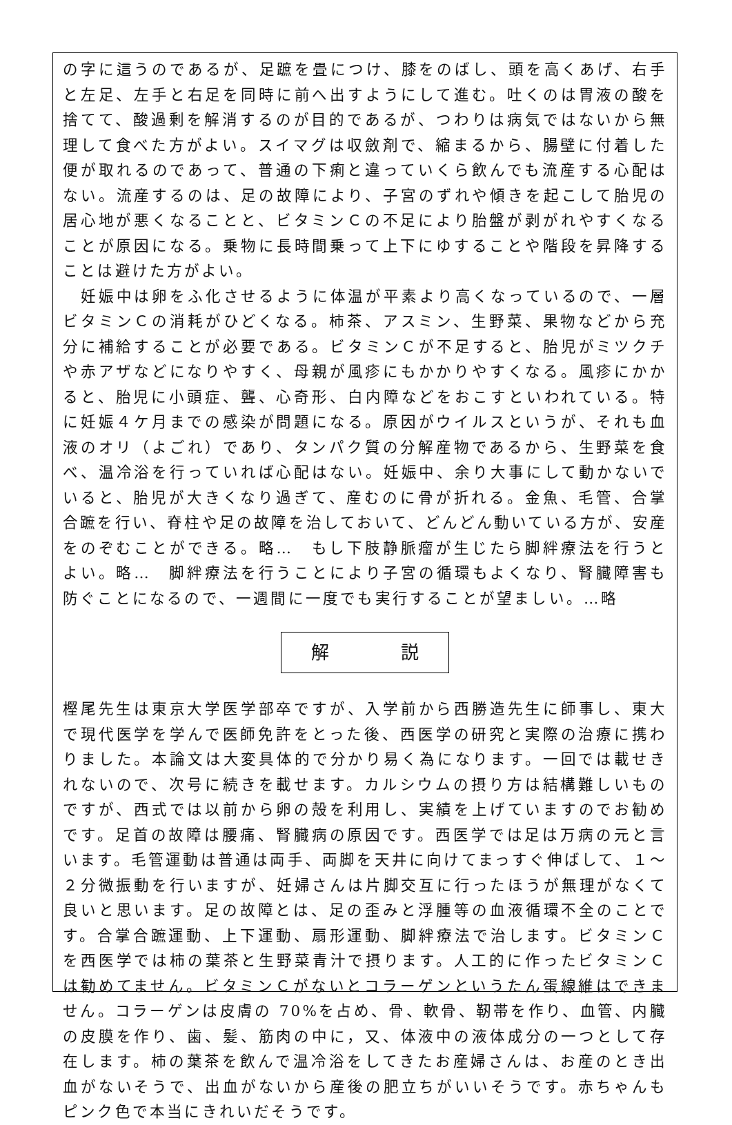の字に這うのであるが、足蹠を畳につけ、膝をのばし、頭を高くあげ、右手と左足、左手と右足を同時に前へ出すようにして進む。吐くのは胃液の酸を捨てて、酸過剰を解消するのが目的であるが、つわりは病気ではないから無理して食べた方がよい。スイマグは収斂剤で、縮まるから、腸壁に付着した便が取れるのであって、普通の下痢と違っていくら飲んでも流産する心配はない。流産するのは、足の故障により、子宮のずれや傾きを起こして胎児の居心地が悪くなることと、ビタミンＣの不足により胎盤が剥がれやすくなることが原因になる。乗物に長時間乗って上下にゆすることや階段を昇降することは避けた方がよい。
　妊娠中は卵をふ化させるように体温が平素より高くなっているので、一層ビタミンＣの消耗がひどくなる。柿茶、アスミン、生野菜、果物などから充分に補給することが必要である。ビタミンＣが不足すると、胎児がミツクチや赤アザなどになりやすく、母親が風疹にもかかりやすくなる。風疹にかかると、胎児に小頭症、聾、心奇形、白内障などをおこすといわれている。特に妊娠４ケ月までの感染が問題になる。原因がウイルスというが、それも血液のオリ（よごれ）であり、タンパク質の分解産物であるから、生野菜を食べ、温冷浴を行っていれば心配はない。妊娠中、余り大事にして動かないでいると、胎児が大きくなり過ぎて、産むのに骨が折れる。金魚、毛管、合掌合蹠を行い、脊柱や足の故障を治しておいて、どんどん動いている方が、安産をのぞむことができる。略…　もし下肢静脈瘤が生じたら脚絆療法を行うとよい。略…　脚絆療法を行うことにより子宮の循環もよくなり、腎臓障害も防ぐことになるので、一週間に一度でも実行することが望ましい。…略
解　　　　説
樫尾先生は東京大学医学部卒ですが、入学前から西勝造先生に師事し、東大で現代医学を学んで医師免許をとった後、西医学の研究と実際の治療に携わりました。本論文は大変具体的で分かり易く為になります。一回では載せきれないので、次号に続きを載せます。カルシウムの摂り方は結構難しいものですが、西式では以前から卵の殻を利用し、実績を上げていますのでお勧めです。足首の故障は腰痛、腎臓病の原因です。西医学では足は万病の元と言います。毛管運動は普通は両手、両脚を天井に向けてまっすぐ伸ばして、１～２分微振動を行いますが、妊婦さんは片脚交互に行ったほうが無理がなくて良いと思います。足の故障とは、足の歪みと浮腫等の血液循環不全のことです。合掌合蹠運動、上下運動、扇形運動、脚絆療法で治します。ビタミンＣを西医学では柿の葉茶と生野菜青汁で摂ります。人工的に作ったビタミンＣは勧めてません。ビタミンＣがないとコラーゲンというたん蛋線維はできません。コラーゲンは皮膚の 70%を占め、骨、軟骨、靭帯を作り、血管、内臓の皮膜を作り、歯、髪、筋肉の中に，又、体液中の液体成分の一つとして存在します。柿の葉茶を飲んで温冷浴をしてきたお産婦さんは、お産のとき出血がないそうで、出血がないから産後の肥立ちがいいそうです。赤ちゃんもピンク色で本当にきれいだそうです。